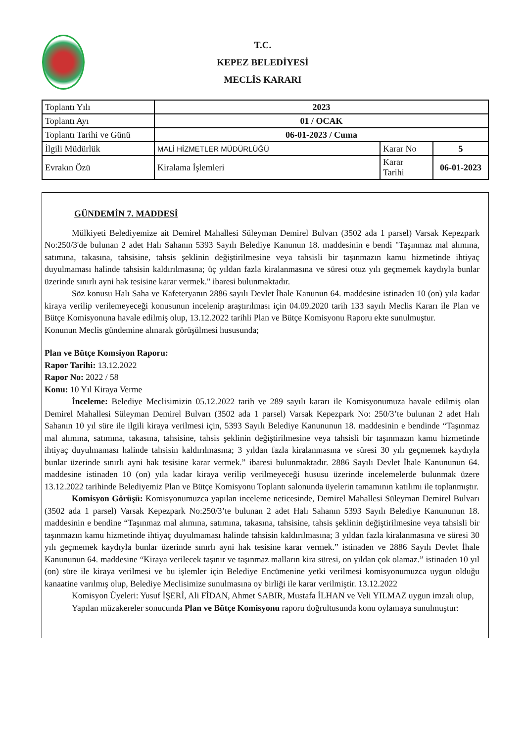T.C.
KEPEZ BELEDİYESİ
MECLİS KARARI
| Toplantı Yılı | 2023 | | |
| Toplantı Ayı | 01 / OCAK | | |
| Toplantı Tarihi ve Günü | 06-01-2023 / Cuma | | |
| İlgili Müdürlük | MALİ HİZMETLER MÜDÜRLÜĞÜ | Karar No | 5 |
| Evrakın Özü | Kiralama İşlemleri | Karar Tarihi | 06-01-2023 |
GÜNDEMİN 7. MADDESİ
Mülkiyeti Belediyemize ait Demirel Mahallesi Süleyman Demirel Bulvarı (3502 ada 1 parsel) Varsak Kepezpark No:250/3'de bulunan 2 adet Halı Sahanın 5393 Sayılı Belediye Kanunun 18. maddesinin e bendi "Taşınmaz mal alımına, satımına, takasına, tahsisine, tahsis şeklinin değiştirilmesine veya tahsisli bir taşınmazın kamu hizmetinde ihtiyaç duyulmaması halinde tahsisin kaldırılmasına; üç yıldan fazla kiralanmasına ve süresi otuz yılı geçmemek kaydıyla bunlar üzerinde sınırlı ayni hak tesisine karar vermek." ibaresi bulunmaktadır.
Söz konusu Halı Saha ve Kafeteryanın 2886 sayılı Devlet İhale Kanunun 64. maddesine istinaden 10 (on) yıla kadar kiraya verilip verilemeyeceği konusunun incelenip araştırılması için 04.09.2020 tarih 133 sayılı Meclis Kararı ile Plan ve Bütçe Komisyonuna havale edilmiş olup, 13.12.2022 tarihli Plan ve Bütçe Komisyonu Raporu ekte sunulmuştur.
Konunun Meclis gündemine alınarak görüşülmesi hususunda;
Plan ve Bütçe Komsiyon Raporu:
Rapor Tarihi: 13.12.2022
Rapor No: 2022 / 58
Konu: 10 Yıl Kiraya Verme
İnceleme: Belediye Meclisimizin 05.12.2022 tarih ve 289 sayılı kararı ile Komisyonumuza havale edilmiş olan Demirel Mahallesi Süleyman Demirel Bulvarı (3502 ada 1 parsel) Varsak Kepezpark No: 250/3’te bulunan 2 adet Halı Sahanın 10 yıl süre ile ilgili kiraya verilmesi için, 5393 Sayılı Belediye Kanununun 18. maddesinin e bendinde “Taşınmaz mal alımına, satımına, takasına, tahsisine, tahsis şeklinin değiştirilmesine veya tahsisli bir taşınmazın kamu hizmetinde ihtiyaç duyulmaması halinde tahsisin kaldırılmasına; 3 yıldan fazla kiralanmasına ve süresi 30 yılı geçmemek kaydıyla bunlar üzerinde sınırlı ayni hak tesisine karar vermek.” ibaresi bulunmaktadır. 2886 Sayılı Devlet İhale Kanununun 64. maddesine istinaden 10 (on) yıla kadar kiraya verilip verilmeyeceği hususu üzerinde incelemelerde bulunmak üzere 13.12.2022 tarihinde Belediyemiz Plan ve Bütçe Komisyonu Toplantı salonunda üyelerin tamamının katılımı ile toplanmıştır.
Komisyon Görüşü: Komisyonumuzca yapılan inceleme neticesinde, Demirel Mahallesi Süleyman Demirel Bulvarı (3502 ada 1 parsel) Varsak Kepezpark No:250/3’te bulunan 2 adet Halı Sahanın 5393 Sayılı Belediye Kanununun 18. maddesinin e bendine “Taşınmaz mal alımına, satımına, takasına, tahsisine, tahsis şeklinin değiştirilmesine veya tahsisli bir taşınmazın kamu hizmetinde ihtiyaç duyulmaması halinde tahsisin kaldırılmasına; 3 yıldan fazla kiralanmasına ve süresi 30 yılı geçmemek kaydıyla bunlar üzerinde sınırlı ayni hak tesisine karar vermek.” istinaden ve 2886 Sayılı Devlet İhale Kanununun 64. maddesine “Kiraya verilecek taşınır ve taşınmaz malların kira süresi, on yıldan çok olamaz.” istinaden 10 yıl (on) süre ile kiraya verilmesi ve bu işlemler için Belediye Encümenine yetki verilmesi komisyonumuzca uygun olduğu kanaatine varılmış olup, Belediye Meclisimize sunulmasına oy birliği ile karar verilmiştir. 13.12.2022
Komisyon Üyeleri: Yusuf İŞERİ, Ali FİDAN, Ahmet SABIR, Mustafa İLHAN ve Veli YILMAZ uygun imzalı olup,
Yapılan müzakereler sonucunda Plan ve Bütçe Komisyonu raporu doğrultusunda konu oylamaya sunulmuştur: